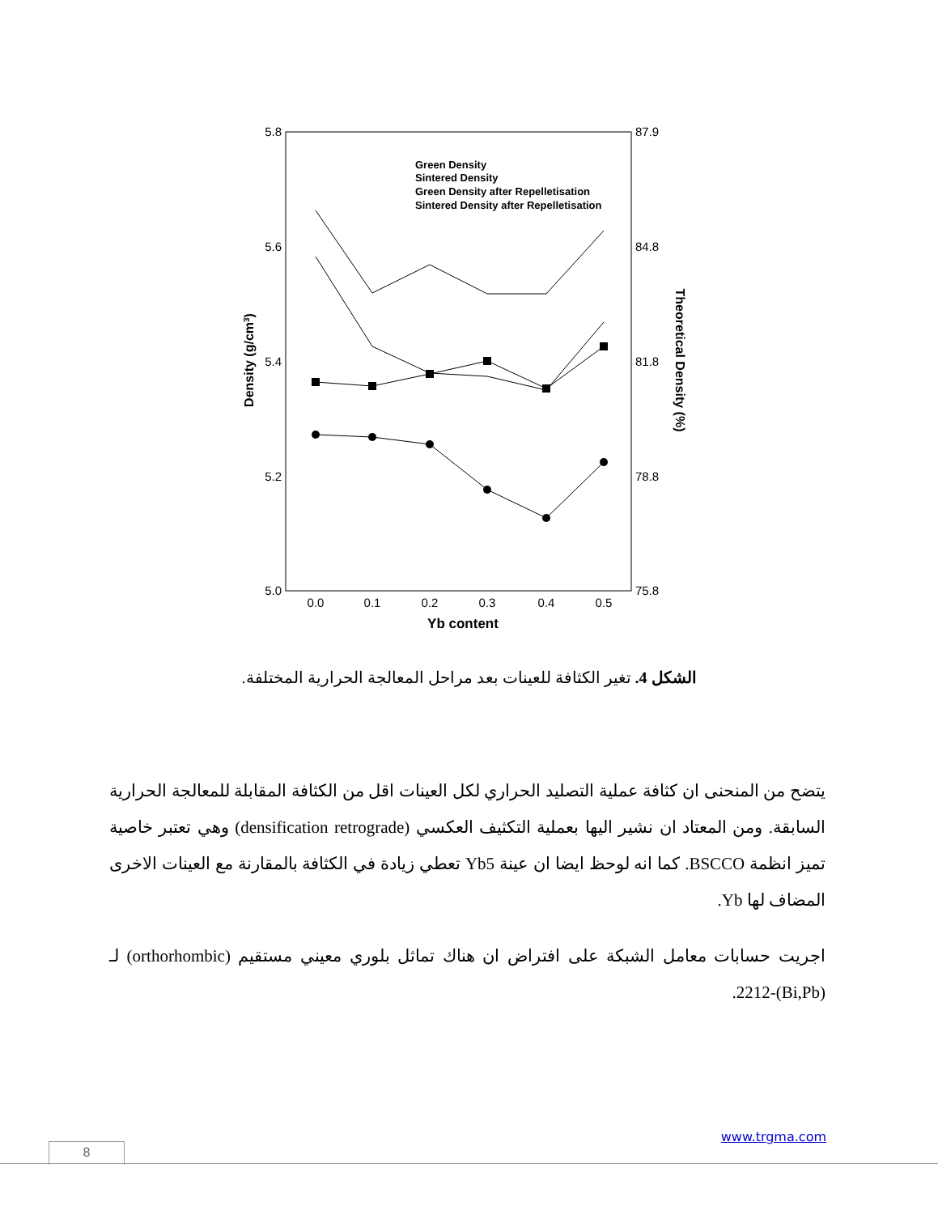5.8
5.6
5.4
5.2
5.0
87.9
84.8
81.8
78.8
75.8
0.0
0.1
0.2
0.3
0.4
0.5
Yb content
Density (g/cm3)
Theoretical Density (%)
Green Density
Sintered Density
Green Density after Repelletisation
Sintered Density after Repelletisation
الشكل 4. تغير الكثافة للعينات بعد مراحل المعالجة الحرارية المختلفة.
يتضح من المنحنى ان كثافة عملية التصليد الحراري لكل العينات اقل من الكثافة المقابلة للمعالجة الحرارية السابقة. ومن المعتاد ان نشير اليها بعملية التكثيف العكسي (densification retrograde) وهي تعتبر خاصية تميز انظمة BSCCO. كما انه لوحظ ايضا ان عينة Yb5 تعطي زيادة في الكثافة بالمقارنة مع العينات الاخرى المضاف لها Yb.
اجريت حسابات معامل الشبكة على افتراض ان هناك تماثل بلوري معيني مستقيم (orthorhombic) لـ (Bi,Pb)-2212.
www.trgma.com
8